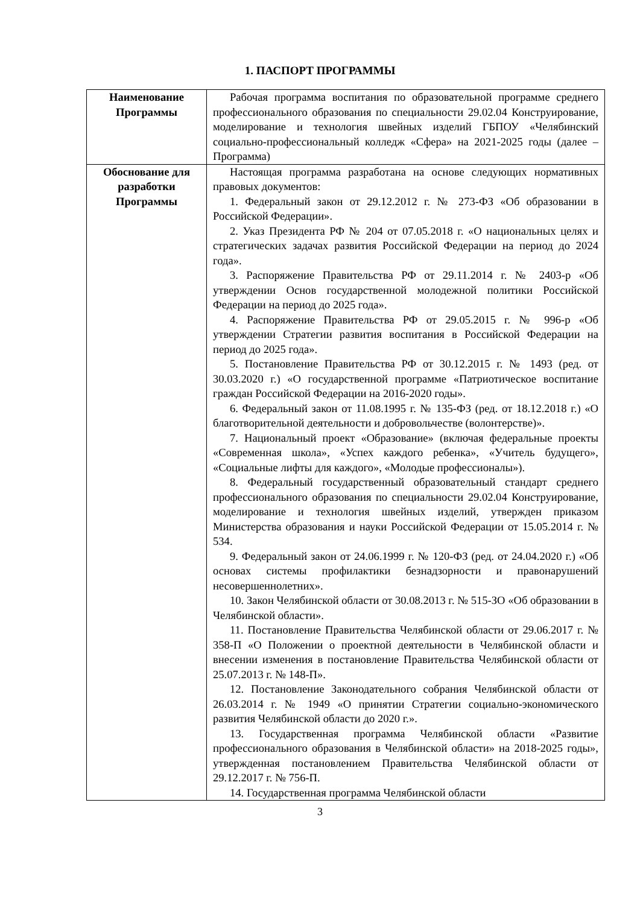1. ПАСПОРТ ПРОГРАММЫ
| Наименование Программы | Рабочая программа воспитания по образовательной программе среднего профессионального образования по специальности 29.02.04 Конструирование, моделирование и технология швейных изделий ГБПОУ «Челябинский социально-профессиональный колледж «Сфера» на 2021-2025 годы (далее – Программа) |
| Обоснование для разработки Программы | Настоящая программа разработана на основе следующих нормативных правовых документов: 1. Федеральный закон от 29.12.2012 г. № 273-ФЗ «Об образовании в Российской Федерации». 2. Указ Президента РФ № 204 от 07.05.2018 г. «О национальных целях и стратегических задачах развития Российской Федерации на период до 2024 года». 3. Распоряжение Правительства РФ от 29.11.2014 г. № 2403-р «Об утверждении Основ государственной молодежной политики Российской Федерации на период до 2025 года». 4. Распоряжение Правительства РФ от 29.05.2015 г. № 996-р «Об утверждении Стратегии развития воспитания в Российской Федерации на период до 2025 года». 5. Постановление Правительства РФ от 30.12.2015 г. № 1493 (ред. от 30.03.2020 г.) «О государственной программе «Патриотическое воспитание граждан Российской Федерации на 2016-2020 годы». 6. Федеральный закон от 11.08.1995 г. № 135-ФЗ (ред. от 18.12.2018 г.) «О благотворительной деятельности и добровольчестве (волонтерстве)». 7. Национальный проект «Образование» (включая федеральные проекты «Современная школа», «Успех каждого ребенка», «Учитель будущего», «Социальные лифты для каждого», «Молодые профессионалы»). 8. Федеральный государственный образовательный стандарт среднего профессионального образования по специальности 29.02.04 Конструирование, моделирование и технология швейных изделий, утвержден приказом Министерства образования и науки Российской Федерации от 15.05.2014 г. № 534. 9. Федеральный закон от 24.06.1999 г. № 120-ФЗ (ред. от 24.04.2020 г.) «Об основах системы профилактики безнадзорности и правонарушений несовершеннолетних». 10. Закон Челябинской области от 30.08.2013 г. № 515-ЗО «Об образовании в Челябинской области». 11. Постановление Правительства Челябинской области от 29.06.2017 г. № 358-П «О Положении о проектной деятельности в Челябинской области и внесении изменения в постановление Правительства Челябинской области от 25.07.2013 г. № 148-П». 12. Постановление Законодательного собрания Челябинской области от 26.03.2014 г. № 1949 «О принятии Стратегии социально-экономического развития Челябинской области до 2020 г.». 13. Государственная программа Челябинской области «Развитие профессионального образования в Челябинской области» на 2018-2025 годы», утвержденная постановлением Правительства Челябинской области от 29.12.2017 г. № 756-П. 14. Государственная программа Челябинской области |
3